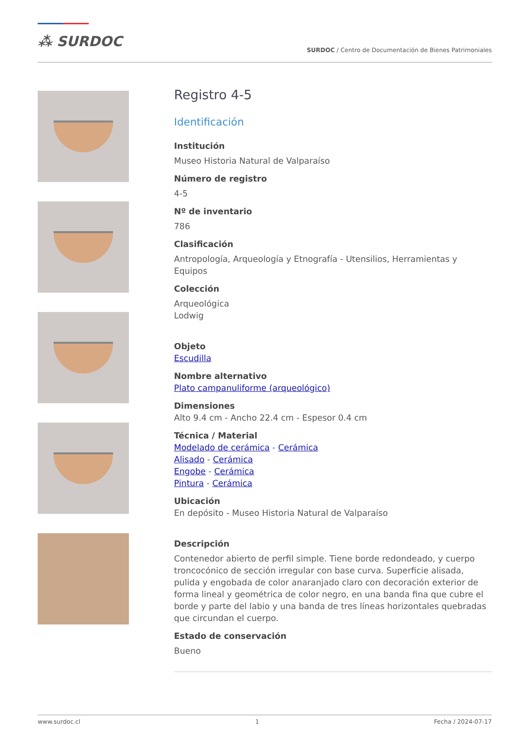⁂ SURDOC
SURDOC / Centro de Documentación de Bienes Patrimoniales
Registro 4-5
Identificación
Institución
Museo Historia Natural de Valparaíso
Número de registro
4-5
Nº de inventario
786
Clasificación
Antropología, Arqueología y Etnografía - Utensilios, Herramientas y Equipos
Colección
Arqueológica
Lodwig
Objeto
Escudilla
Nombre alternativo
Plato campanuliforme (arqueológico)
Dimensiones
Alto 9.4 cm - Ancho 22.4 cm - Espesor 0.4 cm
Técnica / Material
Modelado de cerámica - Cerámica
Alisado - Cerámica
Engobe - Cerámica
Pintura - Cerámica
Ubicación
En depósito - Museo Historia Natural de Valparaíso
Descripción
Contenedor abierto de perfil simple. Tiene borde redondeado, y cuerpo troncocónico de sección irregular con base curva. Superficie alisada, pulida y engobada de color anaranjado claro con decoración exterior de forma lineal y geométrica de color negro, en una banda fina que cubre el borde y parte del labio y una banda de tres líneas horizontales quebradas que circundan el cuerpo.
Estado de conservación
Bueno
www.surdoc.cl 1 Fecha / 2024-07-17